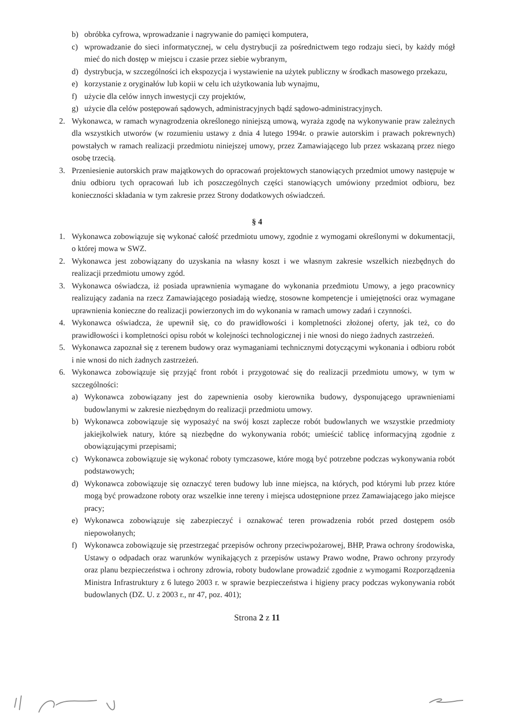b) obróbka cyfrowa, wprowadzanie i nagrywanie do pamięci komputera,
c) wprowadzanie do sieci informatycznej, w celu dystrybucji za pośrednictwem tego rodzaju sieci, by każdy mógł mieć do nich dostęp w miejscu i czasie przez siebie wybranym,
d) dystrybucja, w szczególności ich ekspozycja i wystawienie na użytek publiczny w środkach masowego przekazu,
e) korzystanie z oryginałów lub kopii w celu ich użytkowania lub wynajmu,
f) użycie dla celów innych inwestycji czy projektów,
g) użycie dla celów postępowań sądowych, administracyjnych bądź sądowo-administracyjnych.
2. Wykonawca, w ramach wynagrodzenia określonego niniejszą umową, wyraża zgodę na wykonywanie praw zależnych dla wszystkich utworów (w rozumieniu ustawy z dnia 4 lutego 1994r. o prawie autorskim i prawach pokrewnych) powstałych w ramach realizacji przedmiotu niniejszej umowy, przez Zamawiającego lub przez wskazaną przez niego osobę trzecią.
3. Przeniesienie autorskich praw majątkowych do opracowań projektowych stanowiących przedmiot umowy następuje w dniu odbioru tych opracowań lub ich poszczególnych części stanowiących umówiony przedmiot odbioru, bez konieczności składania w tym zakresie przez Strony dodatkowych oświadczeń.
§ 4
1. Wykonawca zobowiązuje się wykonać całość przedmiotu umowy, zgodnie z wymogami określonymi w dokumentacji, o której mowa w SWZ.
2. Wykonawca jest zobowiązany do uzyskania na własny koszt i we własnym zakresie wszelkich niezbędnych do realizacji przedmiotu umowy zgód.
3. Wykonawca oświadcza, iż posiada uprawnienia wymagane do wykonania przedmiotu Umowy, a jego pracownicy realizujący zadania na rzecz Zamawiającego posiadają wiedzę, stosowne kompetencje i umiejętności oraz wymagane uprawnienia konieczne do realizacji powierzonych im do wykonania w ramach umowy zadań i czynności.
4. Wykonawca oświadcza, że upewnił się, co do prawidłowości i kompletności złożonej oferty, jak też, co do prawidłowości i kompletności opisu robót w kolejności technologicznej i nie wnosi do niego żadnych zastrzeżeń.
5. Wykonawca zapoznał się z terenem budowy oraz wymaganiami technicznymi dotyczącymi wykonania i odbioru robót i nie wnosi do nich żadnych zastrzeżeń.
6. Wykonawca zobowiązuje się przyjąć front robót i przygotować się do realizacji przedmiotu umowy, w tym w szczególności:
a) Wykonawca zobowiązany jest do zapewnienia osoby kierownika budowy, dysponującego uprawnieniami budowlanymi w zakresie niezbędnym do realizacji przedmiotu umowy.
b) Wykonawca zobowiązuje się wyposażyć na swój koszt zaplecze robót budowlanych we wszystkie przedmioty jakiejkolwiek natury, które są niezbędne do wykonywania robót; umieścić tablicę informacyjną zgodnie z obowiązującymi przepisami;
c) Wykonawca zobowiązuje się wykonać roboty tymczasowe, które mogą być potrzebne podczas wykonywania robót podstawowych;
d) Wykonawca zobowiązuje się oznaczyć teren budowy lub inne miejsca, na których, pod którymi lub przez które mogą być prowadzone roboty oraz wszelkie inne tereny i miejsca udostępnione przez Zamawiającego jako miejsce pracy;
e) Wykonawca zobowiązuje się zabezpieczyć i oznakować teren prowadzenia robót przed dostępem osób niepowołanych;
f) Wykonawca zobowiązuje się przestrzegać przepisów ochrony przeciwpożarowej, BHP, Prawa ochrony środowiska, Ustawy o odpadach oraz warunków wynikających z przepisów ustawy Prawo wodne, Prawo ochrony przyrody oraz planu bezpieczeństwa i ochrony zdrowia, roboty budowlane prowadzić zgodnie z wymogami Rozporządzenia Ministra Infrastruktury z 6 lutego 2003 r. w sprawie bezpieczeństwa i higieny pracy podczas wykonywania robót budowlanych (DZ. U. z 2003 r., nr 47, poz. 401);
Strona 2 z 11